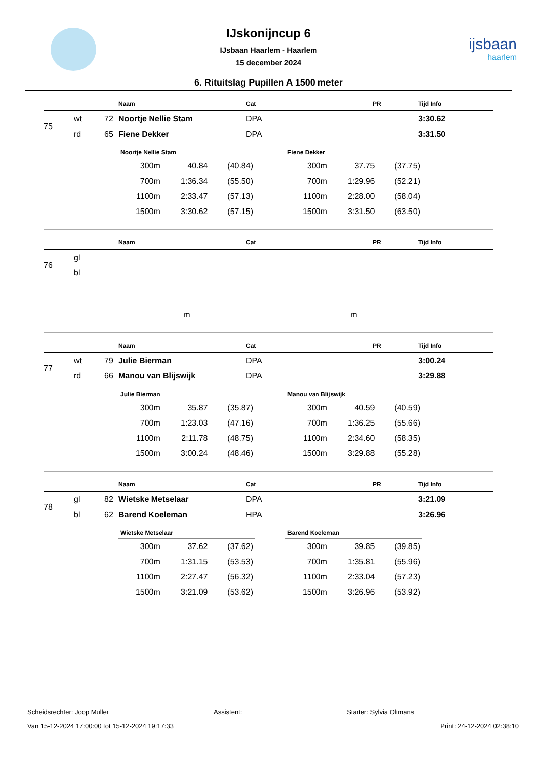ijsbaan
haarlem
IJskonijncup 6
IJsbaan Haarlem - Haarlem
15 december 2024
6. Rituitslag Pupillen A 1500 meter
| | | | Naam | Cat | PR | Tijd Info |
| --- | --- | --- | --- | --- | --- | --- |
| 75 | wt | 72 | Noortje Nellie Stam | DPA | | 3:30.62 |
| | rd | 65 | Fiene Dekker | DPA | | 3:31.50 |
| Noortje Nellie Stam | | |
| --- | --- | --- |
| 300m | 40.84 | (40.84) |
| 700m | 1:36.34 | (55.50) |
| 1100m | 2:33.47 | (57.13) |
| 1500m | 3:30.62 | (57.15) |
| Fiene Dekker | | |
| --- | --- | --- |
| 300m | 37.75 | (37.75) |
| 700m | 1:29.96 | (52.21) |
| 1100m | 2:28.00 | (58.04) |
| 1500m | 3:31.50 | (63.50) |
| | | | Naam | Cat | PR | Tijd Info |
| --- | --- | --- | --- | --- | --- | --- |
| 76 | gl | | | | | |
| | bl | | | | | |
| m |
| m |
| | | | Naam | Cat | PR | Tijd Info |
| --- | --- | --- | --- | --- | --- | --- |
| 77 | wt | 79 | Julie Bierman | DPA | | 3:00.24 |
| | rd | 66 | Manou van Blijswijk | DPA | | 3:29.88 |
| Julie Bierman | | |
| --- | --- | --- |
| 300m | 35.87 | (35.87) |
| 700m | 1:23.03 | (47.16) |
| 1100m | 2:11.78 | (48.75) |
| 1500m | 3:00.24 | (48.46) |
| Manou van Blijswijk | | |
| --- | --- | --- |
| 300m | 40.59 | (40.59) |
| 700m | 1:36.25 | (55.66) |
| 1100m | 2:34.60 | (58.35) |
| 1500m | 3:29.88 | (55.28) |
| | | | Naam | Cat | PR | Tijd Info |
| --- | --- | --- | --- | --- | --- | --- |
| 78 | gl | 82 | Wietske Metselaar | DPA | | 3:21.09 |
| | bl | 62 | Barend Koeleman | HPA | | 3:26.96 |
| Wietske Metselaar | | |
| --- | --- | --- |
| 300m | 37.62 | (37.62) |
| 700m | 1:31.15 | (53.53) |
| 1100m | 2:27.47 | (56.32) |
| 1500m | 3:21.09 | (53.62) |
| Barend Koeleman | | |
| --- | --- | --- |
| 300m | 39.85 | (39.85) |
| 700m | 1:35.81 | (55.96) |
| 1100m | 2:33.04 | (57.23) |
| 1500m | 3:26.96 | (53.92) |
Scheidsrechter: Joop Muller Assistent: Starter: Sylvia Oltmans
Van 15-12-2024 17:00:00 tot 15-12-2024 19:17:33 Print: 24-12-2024 02:38:10